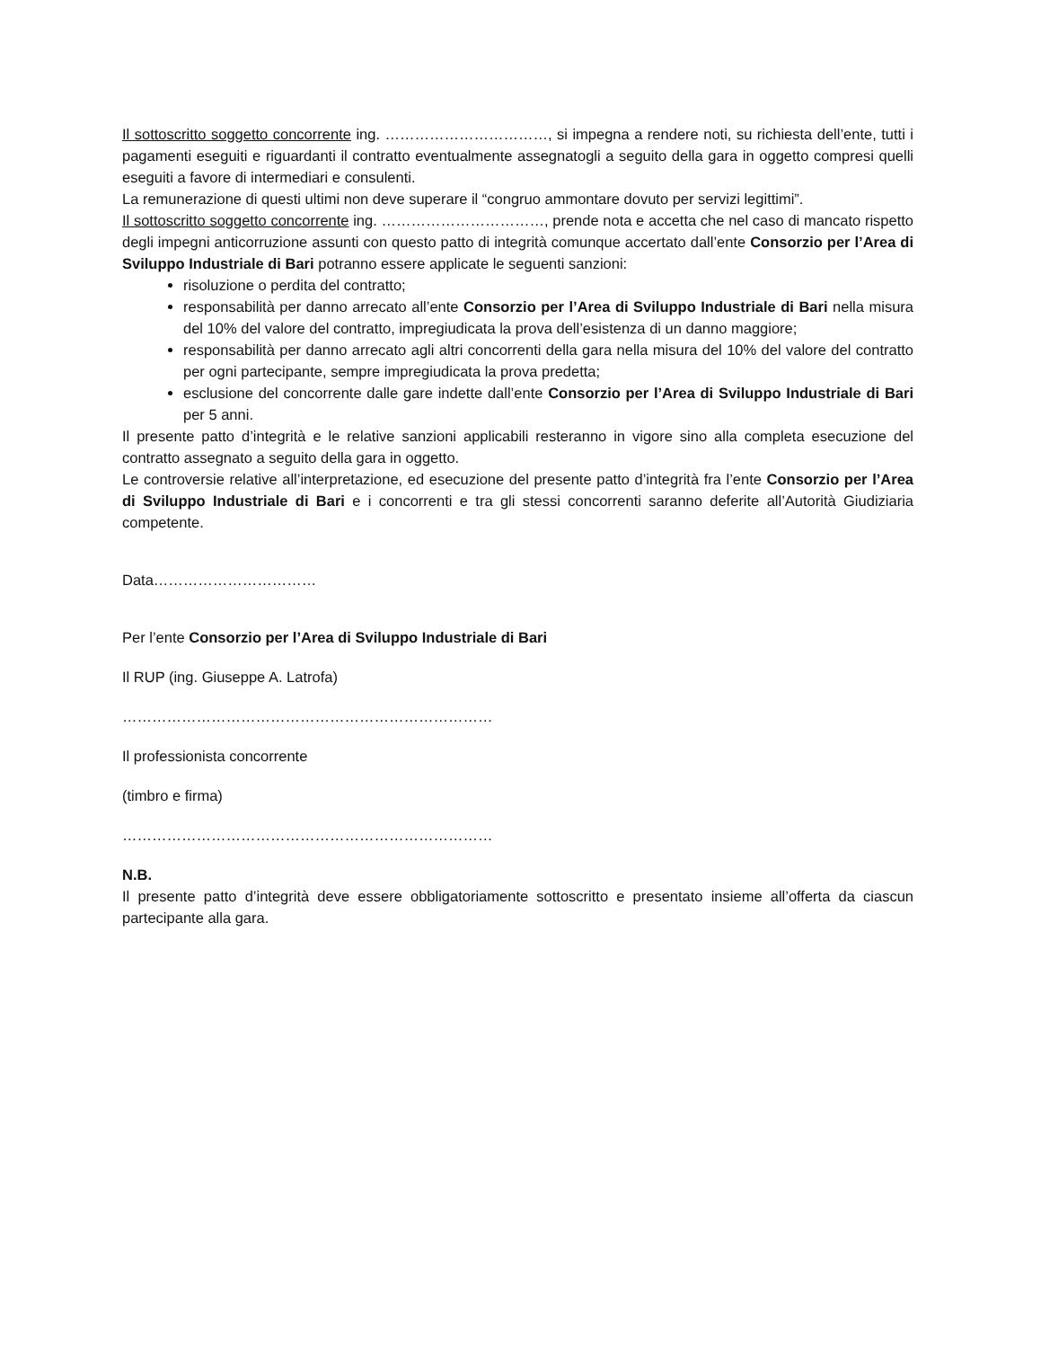Il sottoscritto soggetto concorrente ing. ……………………………, si impegna a rendere noti, su richiesta dell’ente, tutti i pagamenti eseguiti e riguardanti il contratto eventualmente assegnatogli a seguito della gara in oggetto compresi quelli eseguiti a favore di intermediari e consulenti.
La remunerazione di questi ultimi non deve superare il “congruo ammontare dovuto per servizi legittimi”.
Il sottoscritto soggetto concorrente ing. ……………………………, prende nota e accetta che nel caso di mancato rispetto degli impegni anticorruzione assunti con questo patto di integrità comunque accertato dall’ente Consorzio per l’Area di Sviluppo Industriale di Bari potranno essere applicate le seguenti sanzioni:
risoluzione o perdita del contratto;
responsabilità per danno arrecato all’ente Consorzio per l’Area di Sviluppo Industriale di Bari nella misura del 10% del valore del contratto, impregiudicata la prova dell’esistenza di un danno maggiore;
responsabilità per danno arrecato agli altri concorrenti della gara nella misura del 10% del valore del contratto per ogni partecipante, sempre impregiudicata la prova predetta;
esclusione del concorrente dalle gare indette dall’ente Consorzio per l’Area di Sviluppo Industriale di Bari per 5 anni.
Il presente patto d’integrità e le relative sanzioni applicabili resteranno in vigore sino alla completa esecuzione del contratto assegnato a seguito della gara in oggetto.
Le controversie relative all’interpretazione, ed esecuzione del presente patto d’integrità fra l’ente Consorzio per l’Area di Sviluppo Industriale di Bari e i concorrenti e tra gli stessi concorrenti saranno deferite all’Autorità Giudiziaria competente.
Data……………………………
Per l’ente Consorzio per l’Area di Sviluppo Industriale di Bari
Il RUP (ing. Giuseppe A. Latrofa)
…………………………………………………………………
Il professionista concorrente
(timbro e firma)
…………………………………………………………………
N.B.
Il presente patto d’integrità deve essere obbligatoriamente sottoscritto e presentato insieme all’offerta da ciascun partecipante alla gara.